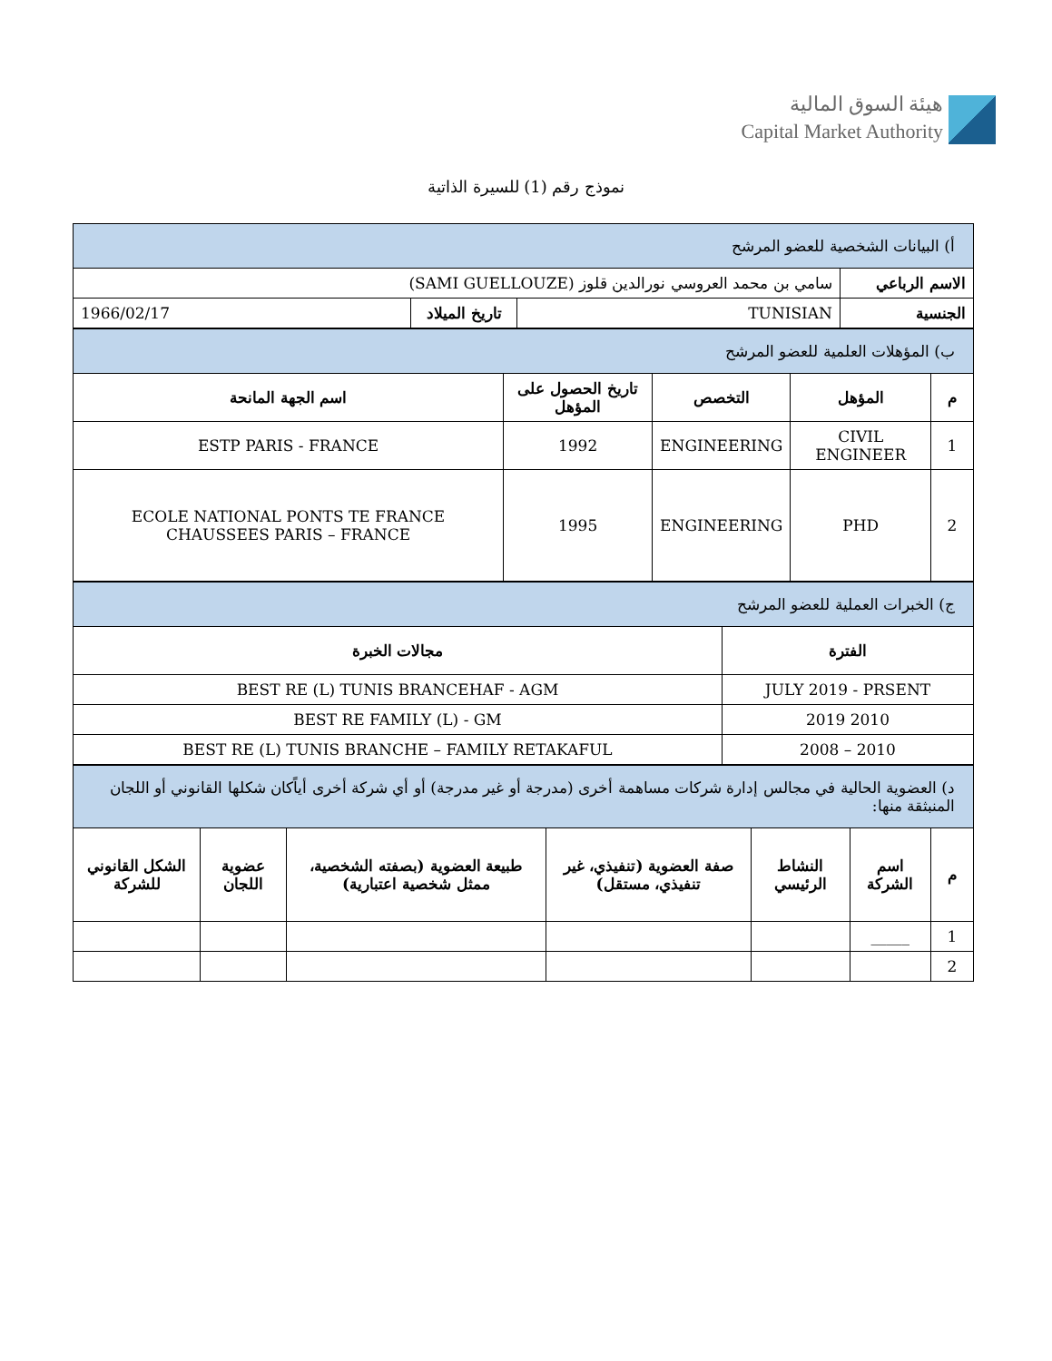هيئة السوق المالية
Capital Market Authority
نموذج رقم (1) للسيرة الذاتية
| أ) البيانات الشخصية للعضو المرشح | | | |
| الاسم الرباعي | سامي بن محمد العروسي نورالدين قلوز (SAMI GUELLOUZE) | | |
| الجنسية | TUNISIAN | تاريخ الميلاد | 1966/02/17 |
| ب) المؤهلات العلمية للعضو المرشح | | | | |
| م | المؤهل | التخصص | تاريخ الحصول على المؤهل | اسم الجهة المانحة |
| 1 | CIVIL ENGINEER | ENGINEERING | 1992 | ESTP PARIS - FRANCE |
| 2 | PHD | ENGINEERING | 1995 | ECOLE NATIONAL PONTS TE FRANCE CHAUSSEES PARIS – FRANCE |
| ج) الخبرات العملية للعضو المرشح | |
| الفترة | مجالات الخبرة |
| JULY 2019 - PRSENT | BEST RE (L) TUNIS BRANCEHAF - AGM |
| 2010 2019 | BEST RE FAMILY (L) - GM |
| 2010 – 2008 | BEST RE (L) TUNIS BRANCHE – FAMILY RETAKAFUL |
| د) العضوية الحالية في مجالس إدارة شركات مساهمة أخرى (مدرجة أو غير مدرجة) أو أي شركة أخرى أياًكان شكلها القانوني أو اللجان المنبثقة منها: | | | | | | |
| م | اسم الشركة | النشاط الرئيسي | صفة العضوية (تنفيذي، غير تنفيذي، مستقل) | طبيعة العضوية (بصفته الشخصية، ممثل شخصية اعتبارية) | عضوية اللجان | الشكل القانوني للشركة |
| 1 | _____ | | | | | |
| 2 | | | | | | |